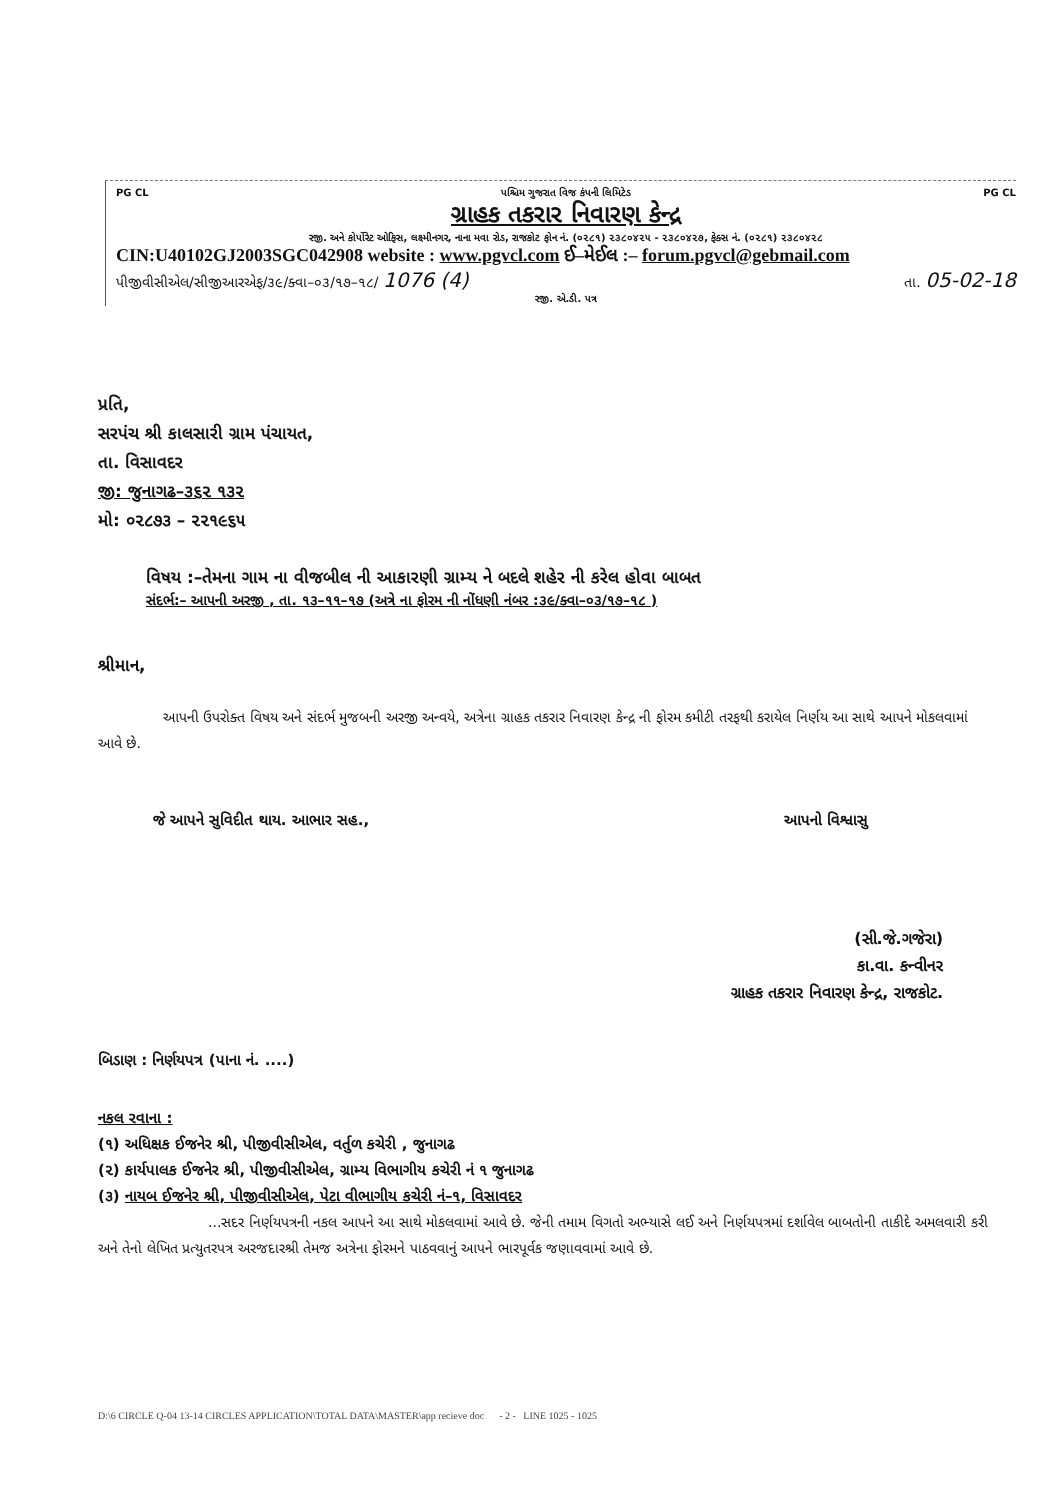PG CL પશ્ચિમ ગુજરાત વિજ કંપની લિમિટેડ PG CL
ગ્રાહક તકરાર નિવારણ કેન્દ્ર
રજી. અને કોર્પોરેટ ઓફિસ, લક્ષ્મીનગર, નાના મવા રોડ, રાજકોટ ફોન નં. (૦૨૮૧) ૨૩૮૦૪૨૫ - ૨૩૮૦૪૨૭, ફેક્સ નં. (૦૨૮૧) ૨૩૮૦૪૨૮
CIN:U40102GJ2003SGC042908 website : www.pgvcl.com ઈ–મેઈલ :– forum.pgvcl@gebmail.com
પીજીવીસીએલ/સીજીઆરએફ/૩૯/ક્વા–૦૩/૧૭–૧૮/ 1076 (4) તા. 05-02-18
રજી. એ.ડી. પત્ર
પ્રતિ,
સરપંચ શ્રી કાલસારી ગ્રામ પંચાયત,
તા. વિસાવદર
જી: જુનાગઢ–૩૬૨ ૧૩૨
મો: ૦૨૮૭૩ – ૨૨૧૯૬૫
વિષય :–તેમના ગામ ના વીજબીલ ની આકારણી ગ્રામ્ય ને બદલે શહેર ની કરેલ હોવા બાબત
સંદર્ભ:– આપની અરજી , તા. ૧૩–૧૧–૧૭ (અત્રે ના ફોરમ ની નોંધણી નંબર :૩૯/ક્વા–૦૩/૧૭–૧૮ )
શ્રીમાન,
આપની ઉપરોક્ત વિષય અને સંદર્ભ મુજબની અરજી અન્વયે, અત્રેના ગ્રાહક તકરાર નિવારણ કેન્દ્ર ની ફોરમ કમીટી તરફથી કરાયેલ નિર્ણય આ સાથે આપને મોકલવામાં આવે છે.
જે આપને સુવિદીત થાય. આભાર સહ., આપનો વિશ્વાસુ
(સી.જે.ગજેરા)
કા.વા. કન્વીનર
ગ્રાહક તકરાર નિવારણ કેન્દ્ર, રાજકોટ.
બિડાણ : નિર્ણયપત્ર (પાના નં. ....)
નકલ રવાના :
(૧) અધિક્ષક ઈજનેર શ્રી, પીજીવીસીએલ, વર્તુળ કચેરી , જુનાગઢ
(૨) કાર્યપાલક ઈજનેર શ્રી, પીજીવીસીએલ, ગ્રામ્ય વિભાગીય કચેરી નં ૧ જુનાગઢ
(૩) નાયબ ઈજનેર શ્રી, પીજીવીસીએલ, પેટા વીભાગીય કચેરી નં–૧, વિસાવદર
...સદર નિર્ણયપત્રની નકલ આપને આ સાથે મોકલવામાં આવે છે. જેની તમામ વિગતો અભ્યાસે લઈ અને નિર્ણયપત્રમાં દર્શાવેલ બાબતોની તાકીદે અમલવારી કરી અને તેનો લેખિત પ્રત્યુતરપત્ર અરજદારશ્રી તેમજ અત્રેના ફોરમને પાઠવવાનું આપને ભારપૂર્વક જણાવવામાં આવે છે.
D:\6 CIRCLE Q-04 13-14 CIRCLES APPLICATION\TOTAL DATA\MASTER\app recieve doc - 2 - LINE 1025 - 1025